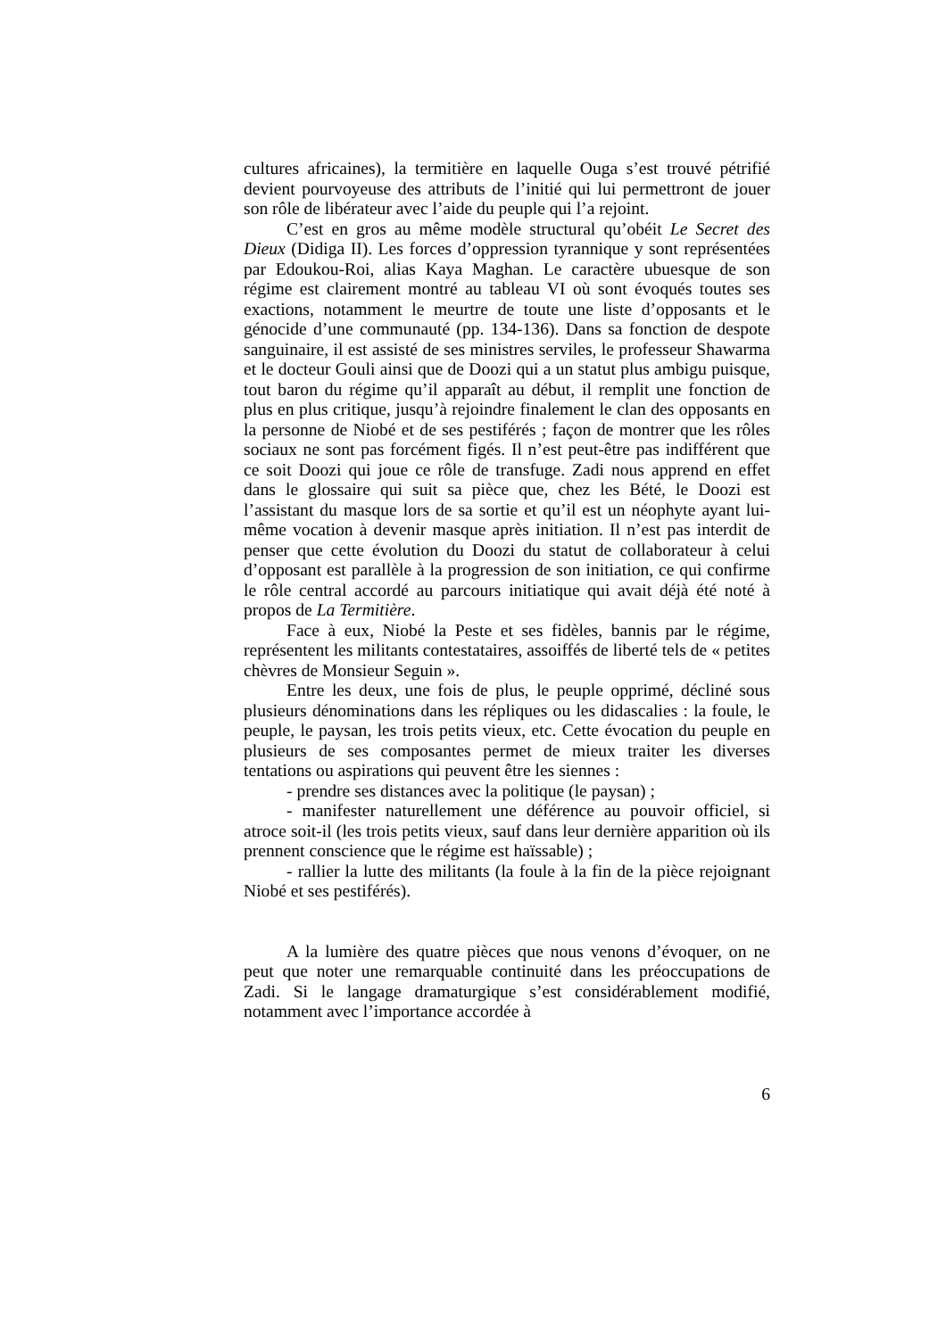cultures africaines), la termitière en laquelle Ouga s’est trouvé pétrifié devient pourvoyeuse des attributs de l’initié qui lui permettront de jouer son rôle de libérateur avec l’aide du peuple qui l’a rejoint.
C’est en gros au même modèle structural qu’obéit Le Secret des Dieux (Didiga II). Les forces d’oppression tyrannique y sont représentées par Edoukou-Roi, alias Kaya Maghan. Le caractère ubuesque de son régime est clairement montré au tableau VI où sont évoqués toutes ses exactions, notamment le meurtre de toute une liste d’opposants et le génocide d’une communauté (pp. 134-136). Dans sa fonction de despote sanguinaire, il est assisté de ses ministres serviles, le professeur Shawarma et le docteur Gouli ainsi que de Doozi qui a un statut plus ambigu puisque, tout baron du régime qu’il apparaît au début, il remplit une fonction de plus en plus critique, jusqu’à rejoindre finalement le clan des opposants en la personne de Niobé et de ses pestiférés ; façon de montrer que les rôles sociaux ne sont pas forcément figés. Il n’est peut-être pas indifférent que ce soit Doozi qui joue ce rôle de transfuge. Zadi nous apprend en effet dans le glossaire qui suit sa pièce que, chez les Bété, le Doozi est l’assistant du masque lors de sa sortie et qu’il est un néophyte ayant lui-même vocation à devenir masque après initiation. Il n’est pas interdit de penser que cette évolution du Doozi du statut de collaborateur à celui d’opposant est parallèle à la progression de son initiation, ce qui confirme le rôle central accordé au parcours initiatique qui avait déjà été noté à propos de La Termitière.
Face à eux, Niobé la Peste et ses fidèles, bannis par le régime, représentent les militants contestataires, assoiffés de liberté tels de « petites chèvres de Monsieur Seguin ».
Entre les deux, une fois de plus, le peuple opprimé, décliné sous plusieurs dénominations dans les répliques ou les didascalies : la foule, le peuple, le paysan, les trois petits vieux, etc. Cette évocation du peuple en plusieurs de ses composantes permet de mieux traiter les diverses tentations ou aspirations qui peuvent être les siennes :
- prendre ses distances avec la politique (le paysan) ;
- manifester naturellement une déférence au pouvoir officiel, si atroce soit-il (les trois petits vieux, sauf dans leur dernière apparition où ils prennent conscience que le régime est haïssable) ;
- rallier la lutte des militants (la foule à la fin de la pièce rejoignant Niobé et ses pestiférés).
A la lumière des quatre pièces que nous venons d’évoquer, on ne peut que noter une remarquable continuité dans les préoccupations de Zadi. Si le langage dramaturgique s’est considérablement modifié, notamment avec l’importance accordée à
6